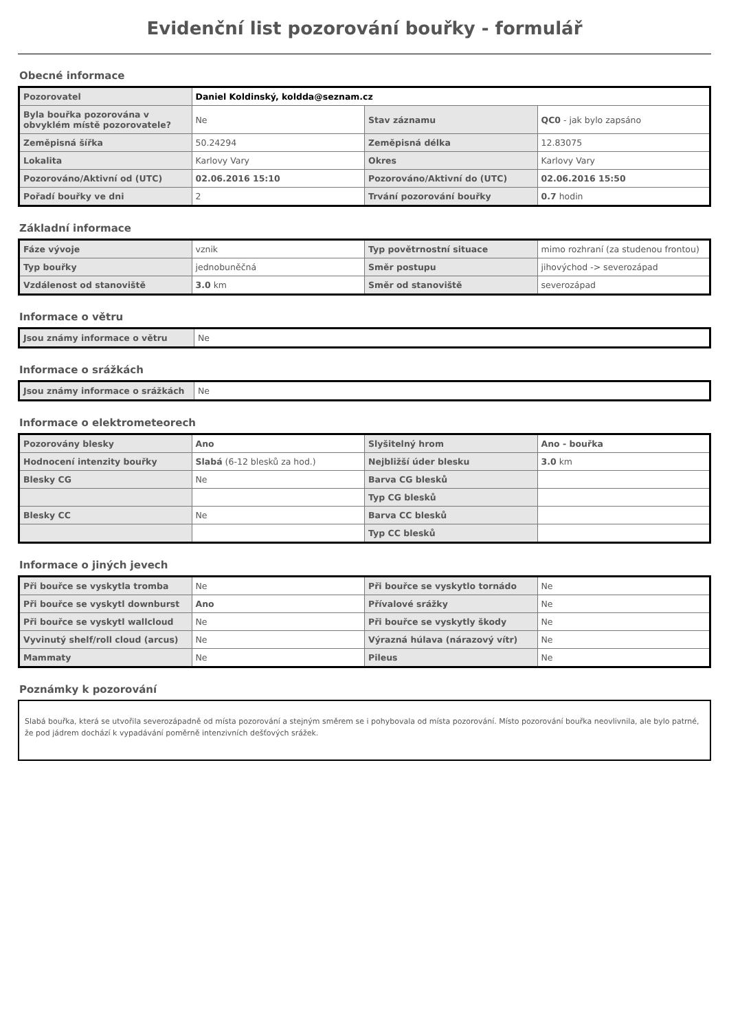Evidenční list pozorování bouřky - formulář
Obecné informace
| Pozorovatel | Daniel Koldinský, koldda@seznam.cz | | |
| Byla bouřka pozorována v obvyklém místě pozorovatele? | Ne | Stav záznamu | QC0 - jak bylo zapsáno |
| Zeměpisná šířka | 50.24294 | Zeměpisná délka | 12.83075 |
| Lokalita | Karlovy Vary | Okres | Karlovy Vary |
| Pozorováno/Aktivní od (UTC) | 02.06.2016 15:10 | Pozorováno/Aktivní do (UTC) | 02.06.2016 15:50 |
| Pořadí bouřky ve dni | 2 | Trvání pozorování bouřky | 0.7 hodin |
Základní informace
| Fáze vývoje | vznik | Typ povětrnostní situace | mimo rozhraní (za studenou frontou) |
| Typ bouřky | jednobuněčná | Směr postupu | jihovýchod -> severozápad |
| Vzdálenost od stanoviště | 3.0 km | Směr od stanoviště | severozápad |
Informace o větru
| Jsou známy informace o větru | Ne |
Informace o srážkách
| Jsou známy informace o srážkách | Ne |
Informace o elektrometeorech
| Pozorovány blesky | Ano | Slyšitelný hrom | Ano - bouřka |
| Hodnocení intenzity bouřky | Slabá (6-12 blesků za hod.) | Nejbližší úder blesku | 3.0 km |
| Blesky CG | Ne | Barva CG blesků | |
| | | Typ CG blesků | |
| Blesky CC | Ne | Barva CC blesků | |
| | | Typ CC blesků | |
Informace o jiných jevech
| Při bouřce se vyskytla tromba | Ne | Při bouřce se vyskytlo tornádo | Ne |
| Při bouřce se vyskytl downburst | Ano | Přívalové srážky | Ne |
| Při bouřce se vyskytl wallcloud | Ne | Při bouřce se vyskytly škody | Ne |
| Vyvinutý shelf/roll cloud (arcus) | Ne | Výrazná húlava (nárazový vítr) | Ne |
| Mammaty | Ne | Pileus | Ne |
Poznámky k pozorování
Slabá bouřka, která se utvořila severozápadně od místa pozorování a stejným směrem se i pohybovala od místa pozorování. Místo pozorování bouřka neovlivnila, ale bylo patrné, že pod jádrem dochází k vypadávání poměrně intenzivních dešťových srážek.